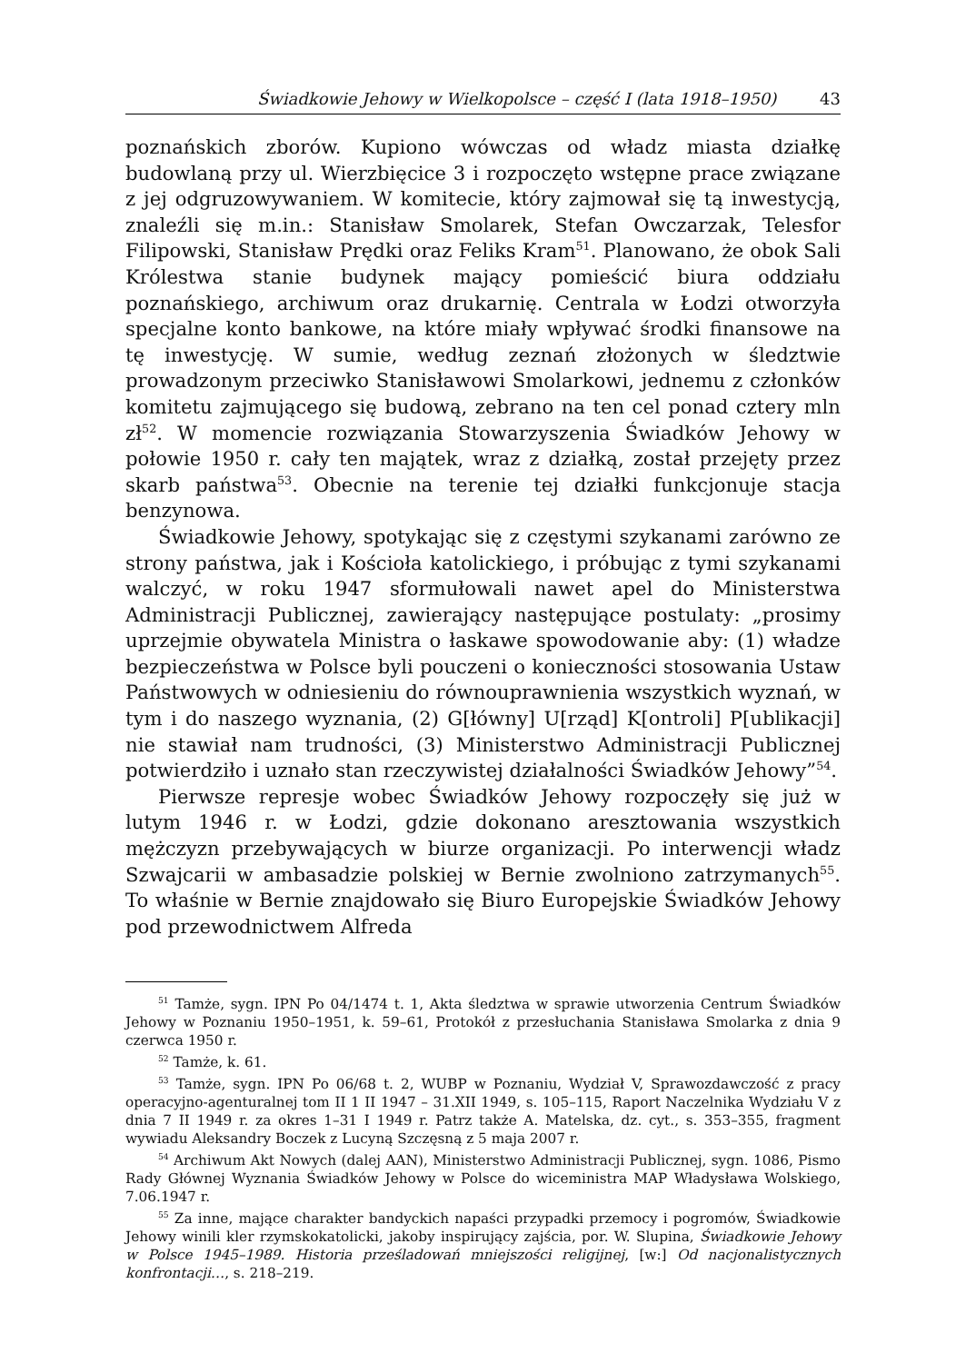Świadkowie Jehowy w Wielkopolsce – część I (lata 1918–1950) 43
poznańskich zborów. Kupiono wówczas od władz miasta działkę budowlaną przy ul. Wierzbięcice 3 i rozpoczęto wstępne prace związane z jej odgruzowywaniem. W komitecie, który zajmował się tą inwestycją, znaleźli się m.in.: Stanisław Smolarek, Stefan Owczarzak, Telesfor Filipowski, Stanisław Prędki oraz Feliks Kram<sup>51</sup>. Planowano, że obok Sali Królestwa stanie budynek mający pomieścić biura oddziału poznańskiego, archiwum oraz drukarnię. Centrala w Łodzi otworzyła specjalne konto bankowe, na które miały wpływać środki finansowe na tę inwestycję. W sumie, według zeznań złożonych w śledztwie prowadzonym przeciwko Stanisławowi Smolarkowi, jednemu z członków komitetu zajmującego się budową, zebrano na ten cel ponad cztery mln zł<sup>52</sup>. W momencie rozwiązania Stowarzyszenia Świadków Jehowy w połowie 1950 r. cały ten majątek, wraz z działką, został przejęty przez skarb państwa<sup>53</sup>. Obecnie na terenie tej działki funkcjonuje stacja benzynowa.
Świadkowie Jehowy, spotykając się z częstymi szykanami zarówno ze strony państwa, jak i Kościoła katolickiego, i próbując z tymi szykanami walczyć, w roku 1947 sformułowali nawet apel do Ministerstwa Administracji Publicznej, zawierający następujące postulaty: „prosimy uprzejmie obywatela Ministra o łaskawe spowodowanie aby: (1) władze bezpieczeństwa w Polsce byli pouczeni o konieczności stosowania Ustaw Państwowych w odniesieniu do równouprawnienia wszystkich wyznań, w tym i do naszego wyznania, (2) G[łówny] U[rząd] K[ontroli] P[ublikacji] nie stawiał nam trudności, (3) Ministerstwo Administracji Publicznej potwierdziło i uznało stan rzeczywistej działalności Świadków Jehowy”<sup>54</sup>.
Pierwsze represje wobec Świadków Jehowy rozpoczęły się już w lutym 1946 r. w Łodzi, gdzie dokonano aresztowania wszystkich mężczyzn przebywających w biurze organizacji. Po interwencji władz Szwajcarii w ambasadzie polskiej w Bernie zwolniono zatrzymanych<sup>55</sup>. To właśnie w Bernie znajdowało się Biuro Europejskie Świadków Jehowy pod przewodnictwem Alfreda
<sup>51</sup> Tamże, sygn. IPN Po 04/1474 t. 1, Akta śledztwa w sprawie utworzenia Centrum Świadków Jehowy w Poznaniu 1950–1951, k. 59–61, Protokół z przesłuchania Stanisława Smolarka z dnia 9 czerwca 1950 r.
<sup>52</sup> Tamże, k. 61.
<sup>53</sup> Tamże, sygn. IPN Po 06/68 t. 2, WUBP w Poznaniu, Wydział V, Sprawozdawczość z pracy operacyjno-agenturalnej tom II 1 II 1947 – 31.XII 1949, s. 105–115, Raport Naczelnika Wydziału V z dnia 7 II 1949 r. za okres 1–31 I 1949 r. Patrz także A. Matelska, dz. cyt., s. 353–355, fragment wywiadu Aleksandry Boczek z Lucyną Szczęsną z 5 maja 2007 r.
<sup>54</sup> Archiwum Akt Nowych (dalej AAN), Ministerstwo Administracji Publicznej, sygn. 1086, Pismo Rady Głównej Wyznania Świadków Jehowy w Polsce do wiceministra MAP Władysława Wolskiego, 7.06.1947 r.
<sup>55</sup> Za inne, mające charakter bandyckich napaści przypadki przemocy i pogromów, Świadkowie Jehowy winili kler rzymskokatolicki, jakoby inspirujący zajścia, por. W. Slupina, Świadkowie Jehowy w Polsce 1945–1989. Historia prześladowań mniejszości religijnej, [w:] Od nacjonalistycznych konfrontacji…, s. 218–219.